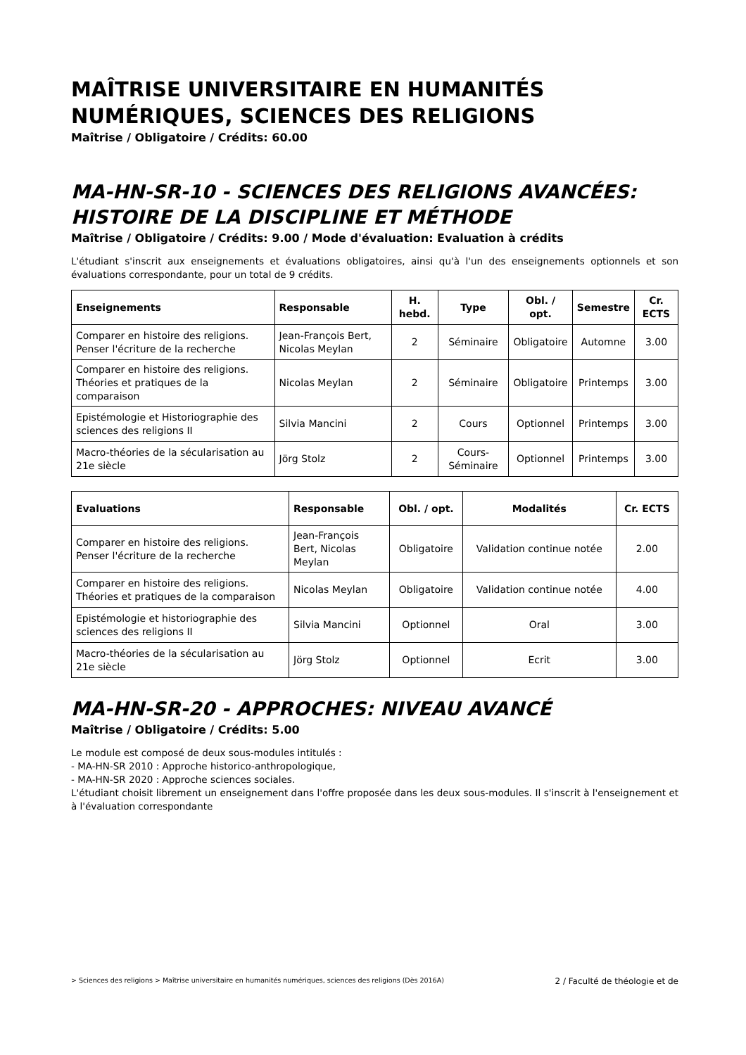MAÎTRISE UNIVERSITAIRE EN HUMANITÉS NUMÉRIQUES, SCIENCES DES RELIGIONS
Maîtrise / Obligatoire / Crédits: 60.00
MA-HN-SR-10 - SCIENCES DES RELIGIONS AVANCÉES: HISTOIRE DE LA DISCIPLINE ET MÉTHODE
Maîtrise / Obligatoire / Crédits: 9.00 / Mode d'évaluation: Evaluation à crédits
L'étudiant s'inscrit aux enseignements et évaluations obligatoires, ainsi qu'à l'un des enseignements optionnels et son évaluations correspondante, pour un total de 9 crédits.
| Enseignements | Responsable | H. hebd. | Type | Obl. / opt. | Semestre | Cr. ECTS |
| --- | --- | --- | --- | --- | --- | --- |
| Comparer en histoire des religions. Penser l'écriture de la recherche | Jean-François Bert, Nicolas Meylan | 2 | Séminaire | Obligatoire | Automne | 3.00 |
| Comparer en histoire des religions. Théories et pratiques de la comparaison | Nicolas Meylan | 2 | Séminaire | Obligatoire | Printemps | 3.00 |
| Epistémologie et Historiographie des sciences des religions II | Silvia Mancini | 2 | Cours | Optionnel | Printemps | 3.00 |
| Macro-théories de la sécularisation au 21e siècle | Jörg Stolz | 2 | Cours-Séminaire | Optionnel | Printemps | 3.00 |
| Evaluations | Responsable | Obl. / opt. | Modalités | Cr. ECTS |
| --- | --- | --- | --- | --- |
| Comparer en histoire des religions. Penser l'écriture de la recherche | Jean-François Bert, Nicolas Meylan | Obligatoire | Validation continue notée | 2.00 |
| Comparer en histoire des religions. Théories et pratiques de la comparaison | Nicolas Meylan | Obligatoire | Validation continue notée | 4.00 |
| Epistémologie et historiographie des sciences des religions II | Silvia Mancini | Optionnel | Oral | 3.00 |
| Macro-théories de la sécularisation au 21e siècle | Jörg Stolz | Optionnel | Ecrit | 3.00 |
MA-HN-SR-20 - APPROCHES: NIVEAU AVANCÉ
Maîtrise / Obligatoire / Crédits: 5.00
Le module est composé de deux sous-modules intitulés :
- MA-HN-SR 2010 : Approche historico-anthropologique,
- MA-HN-SR 2020 : Approche sciences sociales.
L'étudiant choisit librement un enseignement dans l'offre proposée dans les deux sous-modules. Il s'inscrit à l'enseignement et à l'évaluation correspondante
> Sciences des religions > Maîtrise universitaire en humanités numériques, sciences des religions (Dès 2016A) 2 / Faculté de théologie et de